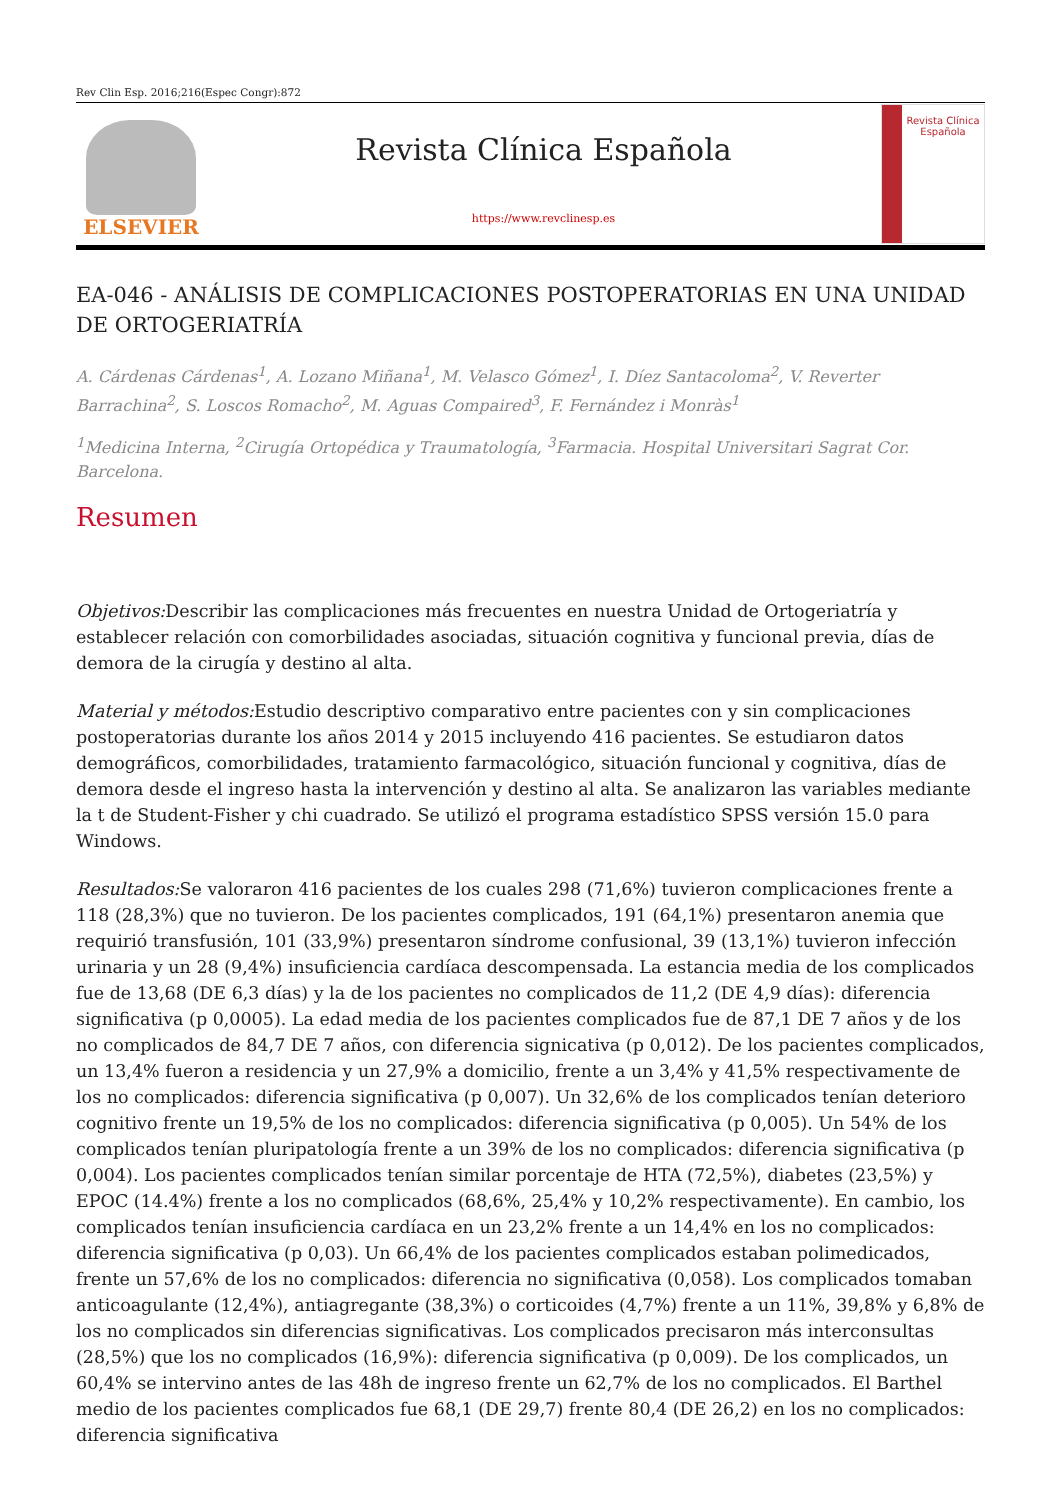Rev Clin Esp. 2016;216(Espec Congr):872
ELSEVIER
Revista Clínica Española
https://www.revclinesp.es
Revista Clínica Española
EA-046 - ANÁLISIS DE COMPLICACIONES POSTOPERATORIAS EN UNA UNIDAD DE ORTOGERIATRÍA
A. Cárdenas Cárdenas<sup>1</sup>, A. Lozano Miñana<sup>1</sup>, M. Velasco Gómez<sup>1</sup>, I. Díez Santacoloma<sup>2</sup>, V. Reverter Barrachina<sup>2</sup>, S. Loscos Romacho<sup>2</sup>, M. Aguas Compaired<sup>3</sup>, F. Fernández i Monràs<sup>1</sup>
<sup>1</sup> Medicina Interna, <sup>2</sup>Cirugía Ortopédica y Traumatología, <sup>3</sup>Farmacia. Hospital Universitari Sagrat Cor. Barcelona.
Resumen
Objetivos: Describir las complicaciones más frecuentes en nuestra Unidad de Ortogeriatría y establecer relación con comorbilidades asociadas, situación cognitiva y funcional previa, días de demora de la cirugía y destino al alta.
Material y métodos: Estudio descriptivo comparativo entre pacientes con y sin complicaciones postoperatorias durante los años 2014 y 2015 incluyendo 416 pacientes. Se estudiaron datos demográficos, comorbilidades, tratamiento farmacológico, situación funcional y cognitiva, días de demora desde el ingreso hasta la intervención y destino al alta. Se analizaron las variables mediante la t de Student-Fisher y chi cuadrado. Se utilizó el programa estadístico SPSS versión 15.0 para Windows.
Resultados: Se valoraron 416 pacientes de los cuales 298 (71,6%) tuvieron complicaciones frente a 118 (28,3%) que no tuvieron. De los pacientes complicados, 191 (64,1%) presentaron anemia que requirió transfusión, 101 (33,9%) presentaron síndrome confusional, 39 (13,1%) tuvieron infección urinaria y un 28 (9,4%) insuficiencia cardíaca descompensada. La estancia media de los complicados fue de 13,68 (DE 6,3 días) y la de los pacientes no complicados de 11,2 (DE 4,9 días): diferencia significativa (p 0,0005). La edad media de los pacientes complicados fue de 87,1 DE 7 años y de los no complicados de 84,7 DE 7 años, con diferencia signicativa (p 0,012). De los pacientes complicados, un 13,4% fueron a residencia y un 27,9% a domicilio, frente a un 3,4% y 41,5% respectivamente de los no complicados: diferencia significativa (p 0,007). Un 32,6% de los complicados tenían deterioro cognitivo frente un 19,5% de los no complicados: diferencia significativa (p 0,005). Un 54% de los complicados tenían pluripatología frente a un 39% de los no complicados: diferencia significativa (p 0,004). Los pacientes complicados tenían similar porcentaje de HTA (72,5%), diabetes (23,5%) y EPOC (14.4%) frente a los no complicados (68,6%, 25,4% y 10,2% respectivamente). En cambio, los complicados tenían insuficiencia cardíaca en un 23,2% frente a un 14,4% en los no complicados: diferencia significativa (p 0,03). Un 66,4% de los pacientes complicados estaban polimedicados, frente un 57,6% de los no complicados: diferencia no significativa (0,058). Los complicados tomaban anticoagulante (12,4%), antiagregante (38,3%) o corticoides (4,7%) frente a un 11%, 39,8% y 6,8% de los no complicados sin diferencias significativas. Los complicados precisaron más interconsultas (28,5%) que los no complicados (16,9%): diferencia significativa (p 0,009). De los complicados, un 60,4% se intervino antes de las 48h de ingreso frente un 62,7% de los no complicados. El Barthel medio de los pacientes complicados fue 68,1 (DE 29,7) frente 80,4 (DE 26,2) en los no complicados: diferencia significativa